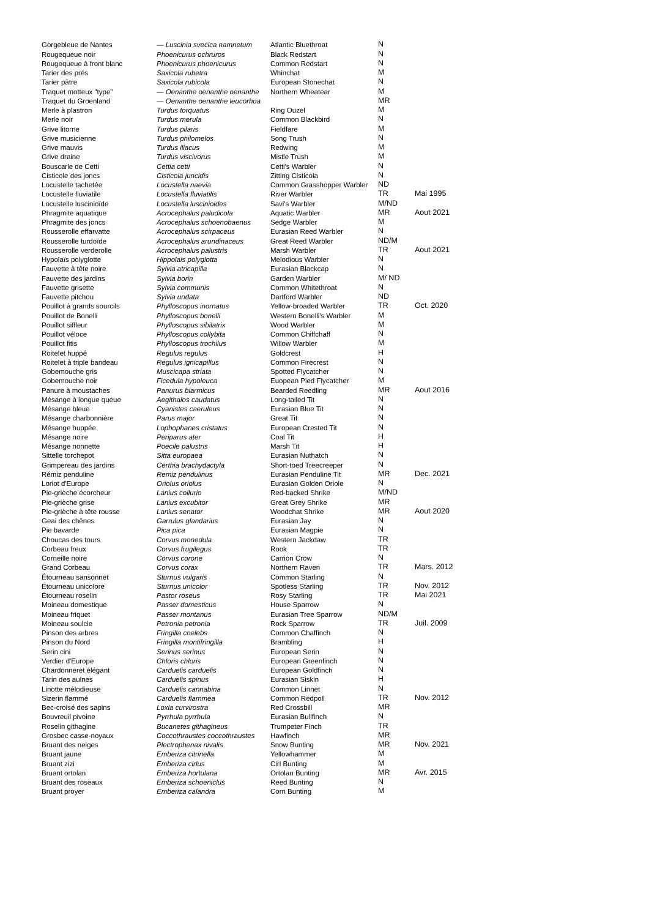| Gorgebleue de Nantes | — Luscinia svecica namnetum | Atlantic Bluethroat | N | |
| Rougequeue noir | Phoenicurus ochruros | Black Redstart | N | |
| Rougequeue à front blanc | Phoenicurus phoenicurus | Common Redstart | N | |
| Tarier des prés | Saxicola rubetra | Whinchat | M | |
| Tarier pâtre | Saxicola rubicola | European Stonechat | N | |
| Traquet motteux "type" | — Oenanthe oenanthe oenanthe | Northern Wheatear | M | |
| Traquet du Groenland | — Oenanthe oenanthe leucorhoa | | MR | |
| Merle à plastron | Turdus torquatus | Ring Ouzel | M | |
| Merle noir | Turdus merula | Common Blackbird | N | |
| Grive litorne | Turdus pilaris | Fieldfare | M | |
| Grive musicienne | Turdus philomelos | Song Trush | N | |
| Grive mauvis | Turdus iliacus | Redwing | M | |
| Grive draine | Turdus viscivorus | Mistle Trush | M | |
| Bouscarle de Cetti | Cettia cetti | Cetti's Warbler | N | |
| Cisticole des joncs | Cisticola juncidis | Zitting Cisticola | N | |
| Locustelle tachetée | Locustella naevia | Common Grasshopper Warbler | ND | |
| Locustelle fluviatile | Locustella fluviatilis | River Warbler | TR | Mai 1995 |
| Locustelle luscinioïde | Locustella luscinioides | Savi's Warbler | M/ND | |
| Phragmite aquatique | Acrocephalus paludicola | Aquatic Warbler | MR | Aout 2021 |
| Phragmite des joncs | Acrocephalus schoenobaenus | Sedge Warbler | M | |
| Rousserolle effarvatte | Acrocephalus scirpaceus | Eurasian Reed Warbler | N | |
| Rousserolle turdoïde | Acrocephalus arundinaceus | Great Reed Warbler | ND/M | |
| Rousserolle verderolle | Acrocephalus palustris | Marsh Warbler | TR | Aout 2021 |
| Hypolaïs polyglotte | Hippolais polyglotta | Melodious Warbler | N | |
| Fauvette à tête noire | Sylvia atricapilla | Eurasian Blackcap | N | |
| Fauvette des jardins | Sylvia borin | Garden Warbler | M/ ND | |
| Fauvette grisette | Sylvia communis | Common Whitethroat | N | |
| Fauvette pitchou | Sylvia undata | Dartford Warbler | ND | |
| Pouillot à grands sourcils | Phylloscopus inornatus | Yellow-broaded Warbler | TR | Oct. 2020 |
| Pouillot de Bonelli | Phylloscopus bonelli | Western Bonelli's Warbler | M | |
| Pouillot siffleur | Phylloscopus sibilatrix | Wood Warbler | M | |
| Pouillot véloce | Phylloscopus collybita | Common Chiffchaff | N | |
| Pouillot fitis | Phylloscopus trochilus | Willow Warbler | M | |
| Roitelet huppé | Regulus regulus | Goldcrest | H | |
| Roitelet à triple bandeau | Regulus ignicapillus | Common Firecrest | N | |
| Gobemouche gris | Muscicapa striata | Spotted Flycatcher | N | |
| Gobemouche noir | Ficedula hypoleuca | Euopean Pied Flycatcher | M | |
| Panure à moustaches | Panurus biarmicus | Bearded Reedling | MR | Aout 2016 |
| Mésange à longue queue | Aegithalos caudatus | Long-tailed Tit | N | |
| Mésange bleue | Cyanistes caeruleus | Eurasian Blue Tit | N | |
| Mésange charbonnière | Parus major | Great Tit | N | |
| Mésange huppée | Lophophanes cristatus | European Crested Tit | N | |
| Mésange noire | Periparus ater | Coal Tit | H | |
| Mésange nonnette | Poecile palustris | Marsh Tit | H | |
| Sittelle torchepot | Sitta europaea | Eurasian Nuthatch | N | |
| Grimpereau des jardins | Certhia brachydactyla | Short-toed Treecreeper | N | |
| Rémiz penduline | Remiz pendulinus | Eurasian Penduline Tit | MR | Dec. 2021 |
| Loriot d'Europe | Oriolus oriolus | Eurasian Golden Oriole | N | |
| Pie-grièche écorcheur | Lanius collurio | Red-backed Shrike | M/ND | |
| Pie-grièche grise | Lanius excubitor | Great Grey Shrike | MR | |
| Pie-grièche à tête rousse | Lanius senator | Woodchat Shrike | MR | Aout 2020 |
| Geai des chênes | Garrulus glandarius | Eurasian Jay | N | |
| Pie bavarde | Pica pica | Eurasian Magpie | N | |
| Choucas des tours | Corvus monedula | Western Jackdaw | TR | |
| Corbeau freux | Corvus frugilegus | Rook | TR | |
| Corneille noire | Corvus corone | Carrion Crow | N | |
| Grand Corbeau | Corvus corax | Northern Raven | TR | Mars. 2012 |
| Étourneau sansonnet | Sturnus vulgaris | Common Starling | N | |
| Étourneau unicolore | Sturnus unicolor | Spotless Starling | TR | Nov. 2012 |
| Étourneau roselin | Pastor roseus | Rosy Starling | TR | Mai 2021 |
| Moineau domestique | Passer domesticus | House Sparrow | N | |
| Moineau friquet | Passer montanus | Eurasian Tree Sparrow | ND/M | |
| Moineau soulcie | Petronia petronia | Rock Sparrow | TR | Juil. 2009 |
| Pinson des arbres | Fringilla coelebs | Common Chaffinch | N | |
| Pinson du Nord | Fringilla montifringilla | Brambling | H | |
| Serin cini | Serinus serinus | European Serin | N | |
| Verdier d'Europe | Chloris chloris | European Greenfinch | N | |
| Chardonneret élégant | Carduelis carduelis | European Goldfinch | N | |
| Tarin des aulnes | Carduelis spinus | Eurasian Siskin | H | |
| Linotte mélodieuse | Carduelis cannabina | Common Linnet | N | |
| Sizerin flammé | Carduelis flammea | Common Redpoll | TR | Nov. 2012 |
| Bec-croisé des sapins | Loxia curvirostra | Red Crossbill | MR | |
| Bouvreuil pivoine | Pyrrhula pyrrhula | Eurasian Bullfinch | N | |
| Roselin githagine | Bucanetes githagineus | Trumpeter Finch | TR | |
| Grosbec casse-noyaux | Coccothraustes coccothraustes | Hawfinch | MR | |
| Bruant des neiges | Plectrophenax nivalis | Snow Bunting | MR | Nov. 2021 |
| Bruant jaune | Emberiza citrinella | Yellowhammer | M | |
| Bruant zizi | Emberiza cirlus | Cirl Bunting | M | |
| Bruant ortolan | Emberiza hortulana | Ortolan Bunting | MR | Avr. 2015 |
| Bruant des roseaux | Emberiza schoeniclus | Reed Bunting | N | |
| Bruant proyer | Emberiza calandra | Corn Bunting | M | |